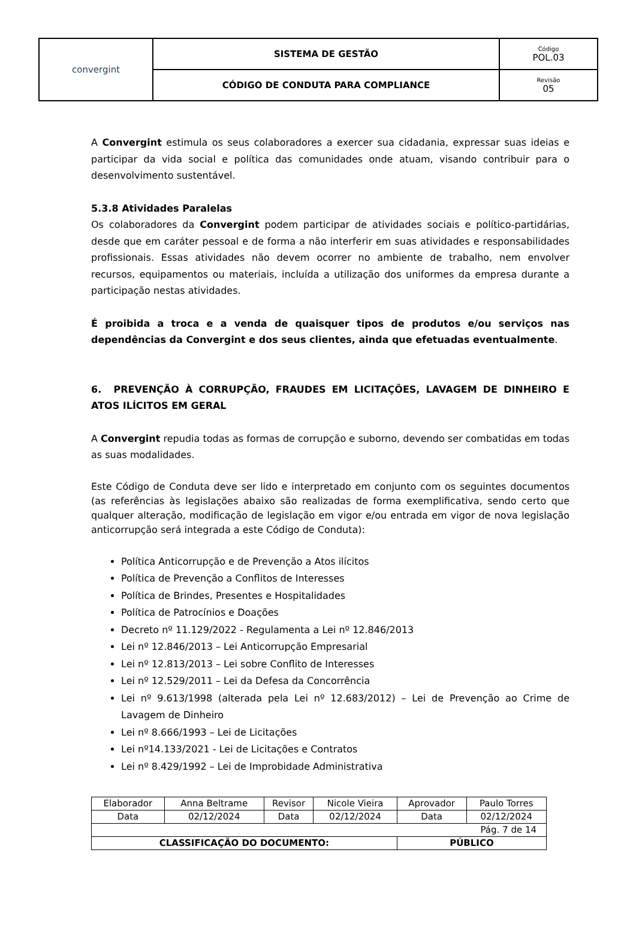| conver g i nt | SISTEMA DE GESTÃO | Código POL.03 |
| | CÓDIGO DE CONDUTA PARA COMPLIANCE | Revisão 05 |
A Convergint estimula os seus colaboradores a exercer sua cidadania, expressar suas ideias e participar da vida social e política das comunidades onde atuam, visando contribuir para o desenvolvimento sustentável.
5.3.8 Atividades Paralelas
Os colaboradores da Convergint podem participar de atividades sociais e político-partidárias, desde que em caráter pessoal e de forma a não interferir em suas atividades e responsabilidades profissionais. Essas atividades não devem ocorrer no ambiente de trabalho, nem envolver recursos, equipamentos ou materiais, incluída a utilização dos uniformes da empresa durante a participação nestas atividades.
É proibida a troca e a venda de quaisquer tipos de produtos e/ou serviços nas dependências da Convergint e dos seus clientes, ainda que efetuadas eventualmente.
6. PREVENÇÃO À CORRUPÇÃO, FRAUDES EM LICITAÇÕES, LAVAGEM DE DINHEIRO E ATOS ILÍCITOS EM GERAL
A Convergint repudia todas as formas de corrupção e suborno, devendo ser combatidas em todas as suas modalidades.
Este Código de Conduta deve ser lido e interpretado em conjunto com os seguintes documentos (as referências às legislações abaixo são realizadas de forma exemplificativa, sendo certo que qualquer alteração, modificação de legislação em vigor e/ou entrada em vigor de nova legislação anticorrupção será integrada a este Código de Conduta):
Política Anticorrupção e de Prevenção a Atos ilícitos
Política de Prevenção a Conflitos de Interesses
Política de Brindes, Presentes e Hospitalidades
Política de Patrocínios e Doações
Decreto nº 11.129/2022 - Regulamenta a Lei nº 12.846/2013
Lei nº 12.846/2013 – Lei Anticorrupção Empresarial
Lei nº 12.813/2013 – Lei sobre Conflito de Interesses
Lei nº 12.529/2011 – Lei da Defesa da Concorrência
Lei nº 9.613/1998 (alterada pela Lei nº 12.683/2012) – Lei de Prevenção ao Crime de Lavagem de Dinheiro
Lei nº 8.666/1993 – Lei de Licitações
Lei nº14.133/2021 - Lei de Licitações e Contratos
Lei nº 8.429/1992 – Lei de Improbidade Administrativa
| Elaborador | Anna Beltrame | Revisor | Nicole Vieira | Aprovador | Paulo Torres |
| Data | 02/12/2024 | Data | 02/12/2024 | Data | 02/12/2024 |
| Pág. 7 de 14 | | | | | |
| CLASSIFICAÇÃO DO DOCUMENTO: | | | | PÚBLICO | |